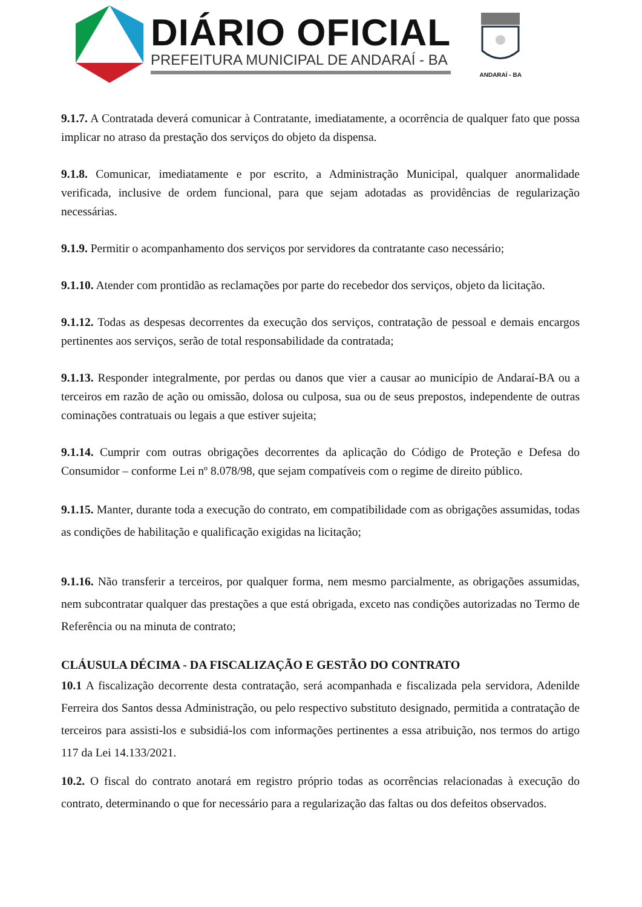DIÁRIO OFICIAL
PREFEITURA MUNICIPAL DE ANDARAÍ - BA
ANDARAÍ - BA
9.1.7. A Contratada deverá comunicar à Contratante, imediatamente, a ocorrência de qualquer fato que possa implicar no atraso da prestação dos serviços do objeto da dispensa.
9.1.8. Comunicar, imediatamente e por escrito, a Administração Municipal, qualquer anormalidade verificada, inclusive de ordem funcional, para que sejam adotadas as providências de regularização necessárias.
9.1.9. Permitir o acompanhamento dos serviços por servidores da contratante caso necessário;
9.1.10. Atender com prontidão as reclamações por parte do recebedor dos serviços, objeto da licitação.
9.1.12. Todas as despesas decorrentes da execução dos serviços, contratação de pessoal e demais encargos pertinentes aos serviços, serão de total responsabilidade da contratada;
9.1.13. Responder integralmente, por perdas ou danos que vier a causar ao município de Andaraí-BA ou a terceiros em razão de ação ou omissão, dolosa ou culposa, sua ou de seus prepostos, independente de outras cominações contratuais ou legais a que estiver sujeita;
9.1.14. Cumprir com outras obrigações decorrentes da aplicação do Código de Proteção e Defesa do Consumidor – conforme Lei nº 8.078/98, que sejam compatíveis com o regime de direito público.
9.1.15. Manter, durante toda a execução do contrato, em compatibilidade com as obrigações assumidas, todas as condições de habilitação e qualificação exigidas na licitação;
9.1.16. Não transferir a terceiros, por qualquer forma, nem mesmo parcialmente, as obrigações assumidas, nem subcontratar qualquer das prestações a que está obrigada, exceto nas condições autorizadas no Termo de Referência ou na minuta de contrato;
CLÁUSULA DÉCIMA - DA FISCALIZAÇÃO E GESTÃO DO CONTRATO
10.1 A fiscalização decorrente desta contratação, será acompanhada e fiscalizada pela servidora, Adenilde Ferreira dos Santos dessa Administração, ou pelo respectivo substituto designado, permitida a contratação de terceiros para assisti-los e subsidiá-los com informações pertinentes a essa atribuição, nos termos do artigo 117 da Lei 14.133/2021.
10.2. O fiscal do contrato anotará em registro próprio todas as ocorrências relacionadas à execução do contrato, determinando o que for necessário para a regularização das faltas ou dos defeitos observados.